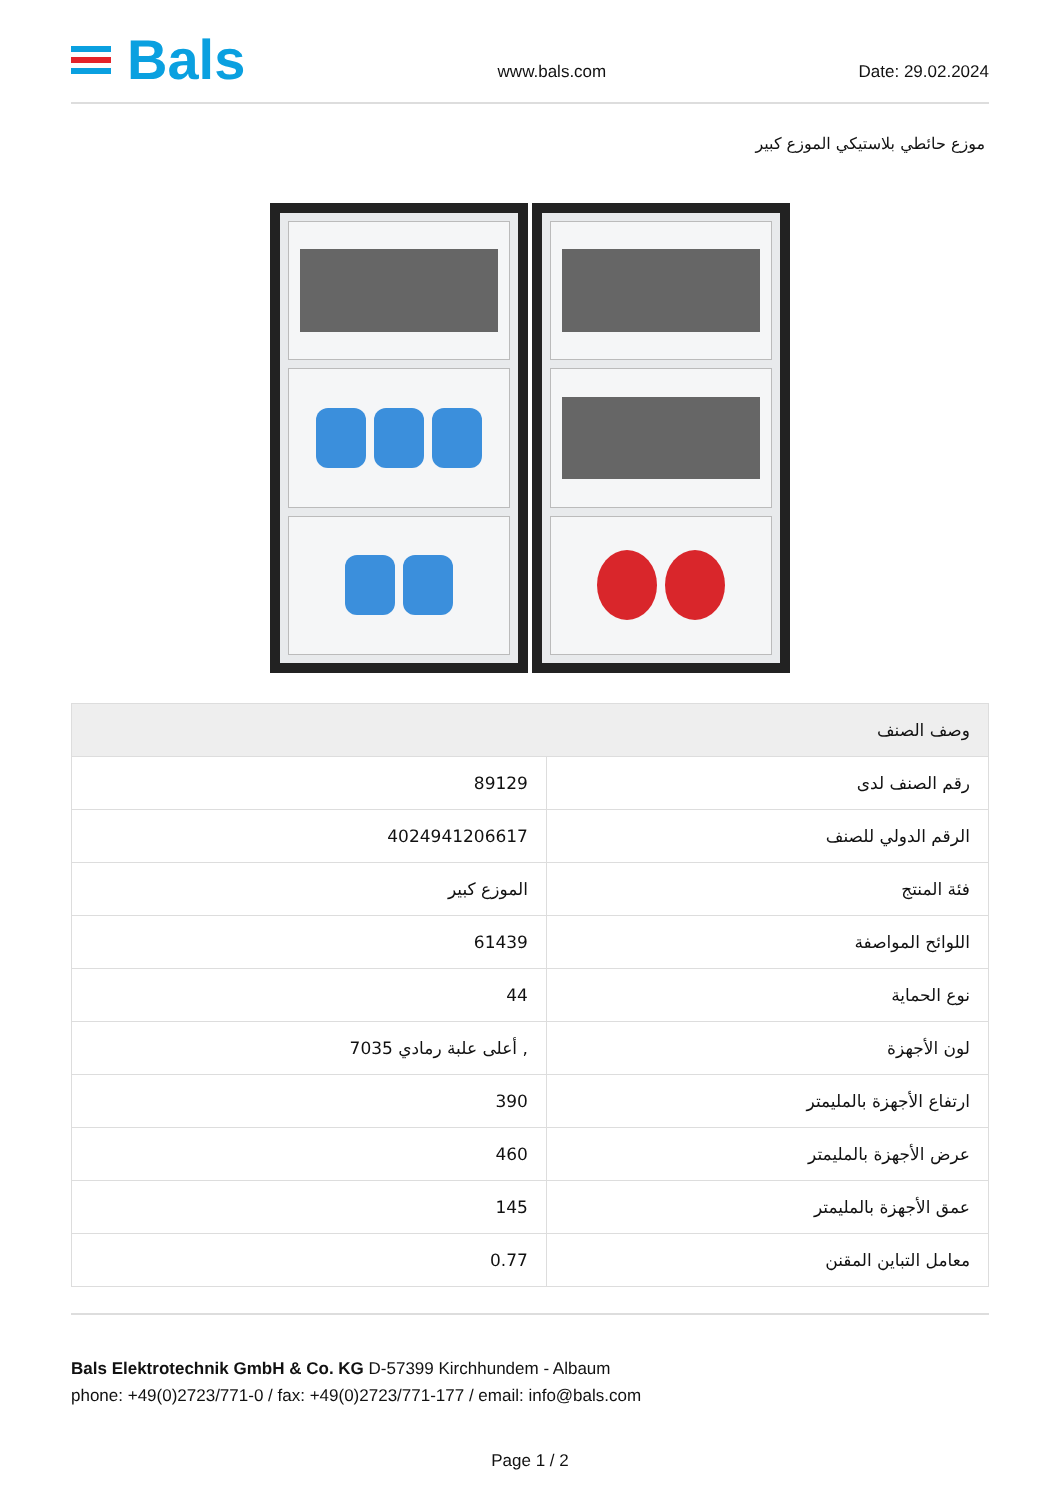Bals
www.bals.com
Date: 29.02.2024
موزع حائطي بلاستيكي الموزع كبير
| وصف الصنف | |
| --- | --- |
| رقم الصنف لدى | 89129 |
| الرقم الدولي للصنف | 4024941206617 |
| فئة المنتج | الموزع كبير |
| اللوائح المواصفة | 61439 |
| نوع الحماية | 44 |
| لون الأجهزة | , أعلى علبة رمادي 7035 |
| ارتفاع الأجهزة بالمليمتر | 390 |
| عرض الأجهزة بالمليمتر | 460 |
| عمق الأجهزة بالمليمتر | 145 |
| معامل التباين المقنن | 0.77 |
Bals Elektrotechnik GmbH & Co. KG D-57399 Kirchhundem - Albaum
phone: +49(0)2723/771-0 / fax: +49(0)2723/771-177 / email: info@bals.com
Page 1 / 2